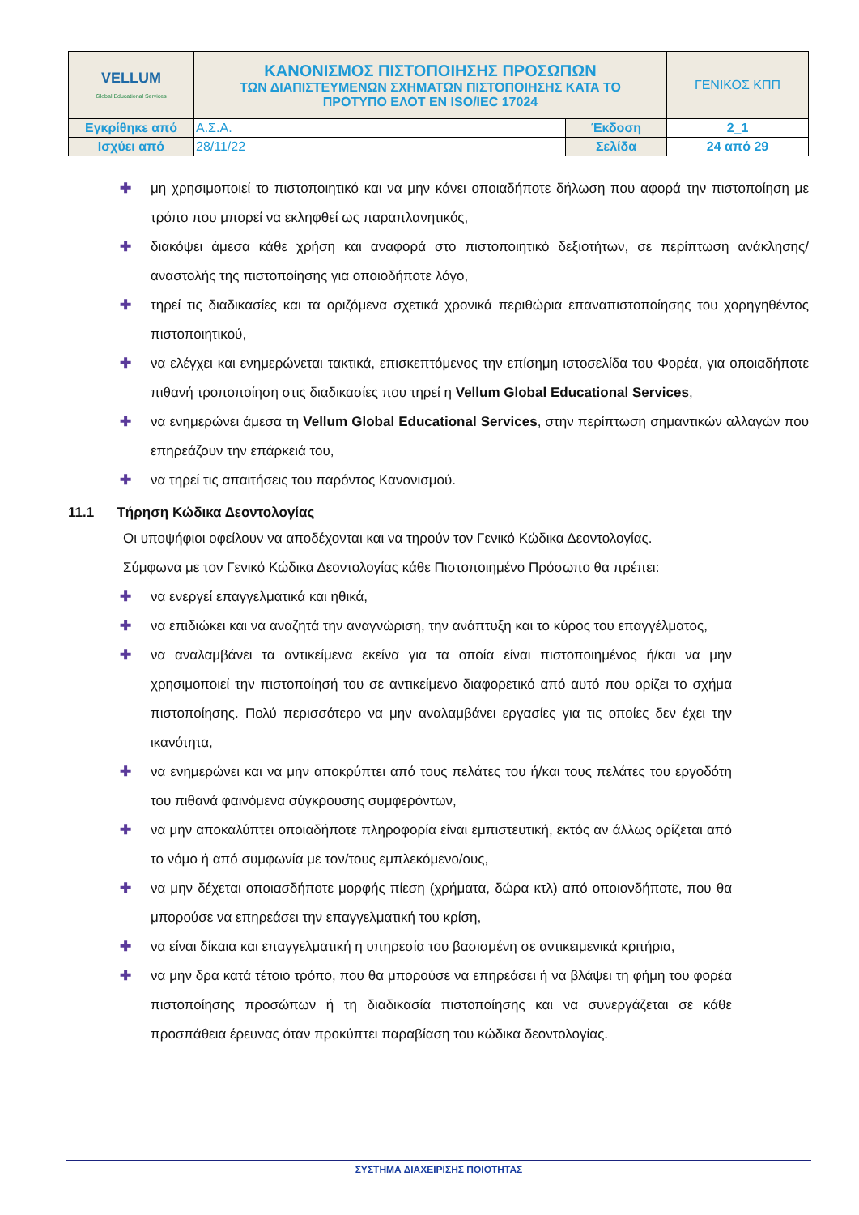| VELLUM Global Educational Services | ΚΑΝΟΝΙΣΜΟΣ ΠΙΣΤΟΠΟΙΗΣΗΣ ΠΡΟΣΩΠΩΝ ΤΩΝ ΔΙΑΠΙΣΤΕΥΜΕΝΩΝ ΣΧΗΜΑΤΩΝ ΠΙΣΤΟΠΟΙΗΣΗΣ ΚΑΤΑ ΤΟ ΠΡΟΤΥΠΟ ΕΛΟΤ ΕΝ ISO/IEC 17024 | | ΓΕΝΙΚΟΣ ΚΠΠ |
| Εγκρίθηκε από | Α.Σ.Α. | Έκδοση | 2_1 |
| Ισχύει από | 28/11/22 | Σελίδα | 24 από 29 |
✚ μη χρησιμοποιεί το πιστοποιητικό και να μην κάνει οποιαδήποτε δήλωση που αφορά την πιστοποίηση με τρόπο που μπορεί να εκληφθεί ως παραπλανητικός,
✚ διακόψει άμεσα κάθε χρήση και αναφορά στο πιστοποιητικό δεξιοτήτων, σε περίπτωση ανάκλησης/αναστολής της πιστοποίησης για οποιοδήποτε λόγο,
✚ τηρεί τις διαδικασίες και τα οριζόμενα σχετικά χρονικά περιθώρια επαναπιστοποίησης του χορηγηθέντος πιστοποιητικού,
✚ να ελέγχει και ενημερώνεται τακτικά, επισκεπτόμενος την επίσημη ιστοσελίδα του Φορέα, για οποιαδήποτε πιθανή τροποποίηση στις διαδικασίες που τηρεί η Vellum Global Educational Services,
✚ να ενημερώνει άμεσα τη Vellum Global Educational Services, στην περίπτωση σημαντικών αλλαγών που επηρεάζουν την επάρκειά του,
✚ να τηρεί τις απαιτήσεις του παρόντος Κανονισμού.
11.1 Τήρηση Κώδικα Δεοντολογίας
Οι υποψήφιοι οφείλουν να αποδέχονται και να τηρούν τον Γενικό Κώδικα Δεοντολογίας.
Σύμφωνα με τον Γενικό Κώδικα Δεοντολογίας κάθε Πιστοποιημένο Πρόσωπο θα πρέπει:
✚ να ενεργεί επαγγελματικά και ηθικά,
✚ να επιδιώκει και να αναζητά την αναγνώριση, την ανάπτυξη και το κύρος του επαγγέλματος,
✚ να αναλαμβάνει τα αντικείμενα εκείνα για τα οποία είναι πιστοποιημένος ή/και να μην χρησιμοποιεί την πιστοποίησή του σε αντικείμενο διαφορετικό από αυτό που ορίζει το σχήμα πιστοποίησης. Πολύ περισσότερο να μην αναλαμβάνει εργασίες για τις οποίες δεν έχει την ικανότητα,
✚ να ενημερώνει και να μην αποκρύπτει από τους πελάτες του ή/και τους πελάτες του εργοδότη του πιθανά φαινόμενα σύγκρουσης συμφερόντων,
✚ να μην αποκαλύπτει οποιαδήποτε πληροφορία είναι εμπιστευτική, εκτός αν άλλως ορίζεται από το νόμο ή από συμφωνία με τον/τους εμπλεκόμενο/ους,
✚ να μην δέχεται οποιασδήποτε μορφής πίεση (χρήματα, δώρα κτλ) από οποιονδήποτε, που θα μπορούσε να επηρεάσει την επαγγελματική του κρίση,
✚ να είναι δίκαια και επαγγελματική η υπηρεσία του βασισμένη σε αντικειμενικά κριτήρια,
✚ να μην δρα κατά τέτοιο τρόπο, που θα μπορούσε να επηρεάσει ή να βλάψει τη φήμη του φορέα πιστοποίησης προσώπων ή τη διαδικασία πιστοποίησης και να συνεργάζεται σε κάθε προσπάθεια έρευνας όταν προκύπτει παραβίαση του κώδικα δεοντολογίας.
ΣΥΣΤΗΜΑ ΔΙΑΧΕΙΡΙΣΗΣ ΠΟΙΟΤΗΤΑΣ